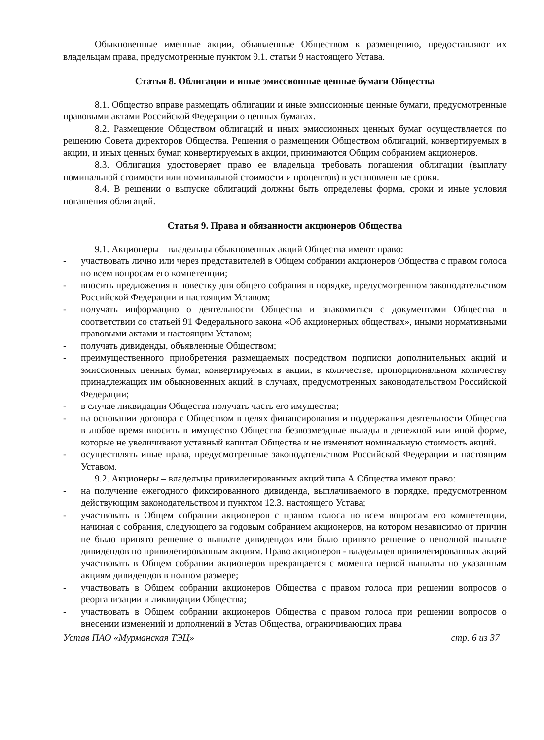Обыкновенные именные акции, объявленные Обществом к размещению, предоставляют их владельцам права, предусмотренные пунктом 9.1. статьи 9 настоящего Устава.
Статья 8. Облигации и иные эмиссионные ценные бумаги Общества
8.1. Общество вправе размещать облигации и иные эмиссионные ценные бумаги, предусмотренные правовыми актами Российской Федерации о ценных бумагах.
8.2. Размещение Обществом облигаций и иных эмиссионных ценных бумаг осуществляется по решению Совета директоров Общества. Решения о размещении Обществом облигаций, конвертируемых в акции, и иных ценных бумаг, конвертируемых в акции, принимаются Общим собранием акционеров.
8.3. Облигация удостоверяет право ее владельца требовать погашения облигации (выплату номинальной стоимости или номинальной стоимости и процентов) в установленные сроки.
8.4. В решении о выпуске облигаций должны быть определены форма, сроки и иные условия погашения облигаций.
Статья 9. Права и обязанности акционеров Общества
9.1. Акционеры – владельцы обыкновенных акций Общества имеют право:
- участвовать лично или через представителей в Общем собрании акционеров Общества с правом голоса по всем вопросам его компетенции;
- вносить предложения в повестку дня общего собрания в порядке, предусмотренном законодательством Российской Федерации и настоящим Уставом;
- получать информацию о деятельности Общества и знакомиться с документами Общества в соответствии со статьей 91 Федерального закона «Об акционерных обществах», иными нормативными правовыми актами и настоящим Уставом;
- получать дивиденды, объявленные Обществом;
- преимущественного приобретения размещаемых посредством подписки дополнительных акций и эмиссионных ценных бумаг, конвертируемых в акции, в количестве, пропорциональном количеству принадлежащих им обыкновенных акций, в случаях, предусмотренных законодательством Российской Федерации;
- в случае ликвидации Общества получать часть его имущества;
- на основании договора с Обществом в целях финансирования и поддержания деятельности Общества в любое время вносить в имущество Общества безвозмездные вклады в денежной или иной форме, которые не увеличивают уставный капитал Общества и не изменяют номинальную стоимость акций.
- осуществлять иные права, предусмотренные законодательством Российской Федерации и настоящим Уставом.
9.2. Акционеры – владельцы привилегированных акций типа А Общества имеют право:
- на получение ежегодного фиксированного дивиденда, выплачиваемого в порядке, предусмотренном действующим законодательством и пунктом 12.3. настоящего Устава;
- участвовать в Общем собрании акционеров с правом голоса по всем вопросам его компетенции, начиная с собрания, следующего за годовым собранием акционеров, на котором независимо от причин не было принято решение о выплате дивидендов или было принято решение о неполной выплате дивидендов по привилегированным акциям. Право акционеров - владельцев привилегированных акций участвовать в Общем собрании акционеров прекращается с момента первой выплаты по указанным акциям дивидендов в полном размере;
- участвовать в Общем собрании акционеров Общества с правом голоса при решении вопросов о реорганизации и ликвидации Общества;
- участвовать в Общем собрании акционеров Общества с правом голоса при решении вопросов о внесении изменений и дополнений в Устав Общества, ограничивающих права
Устав ПАО «Мурманская ТЭЦ» стр. 6 из 37